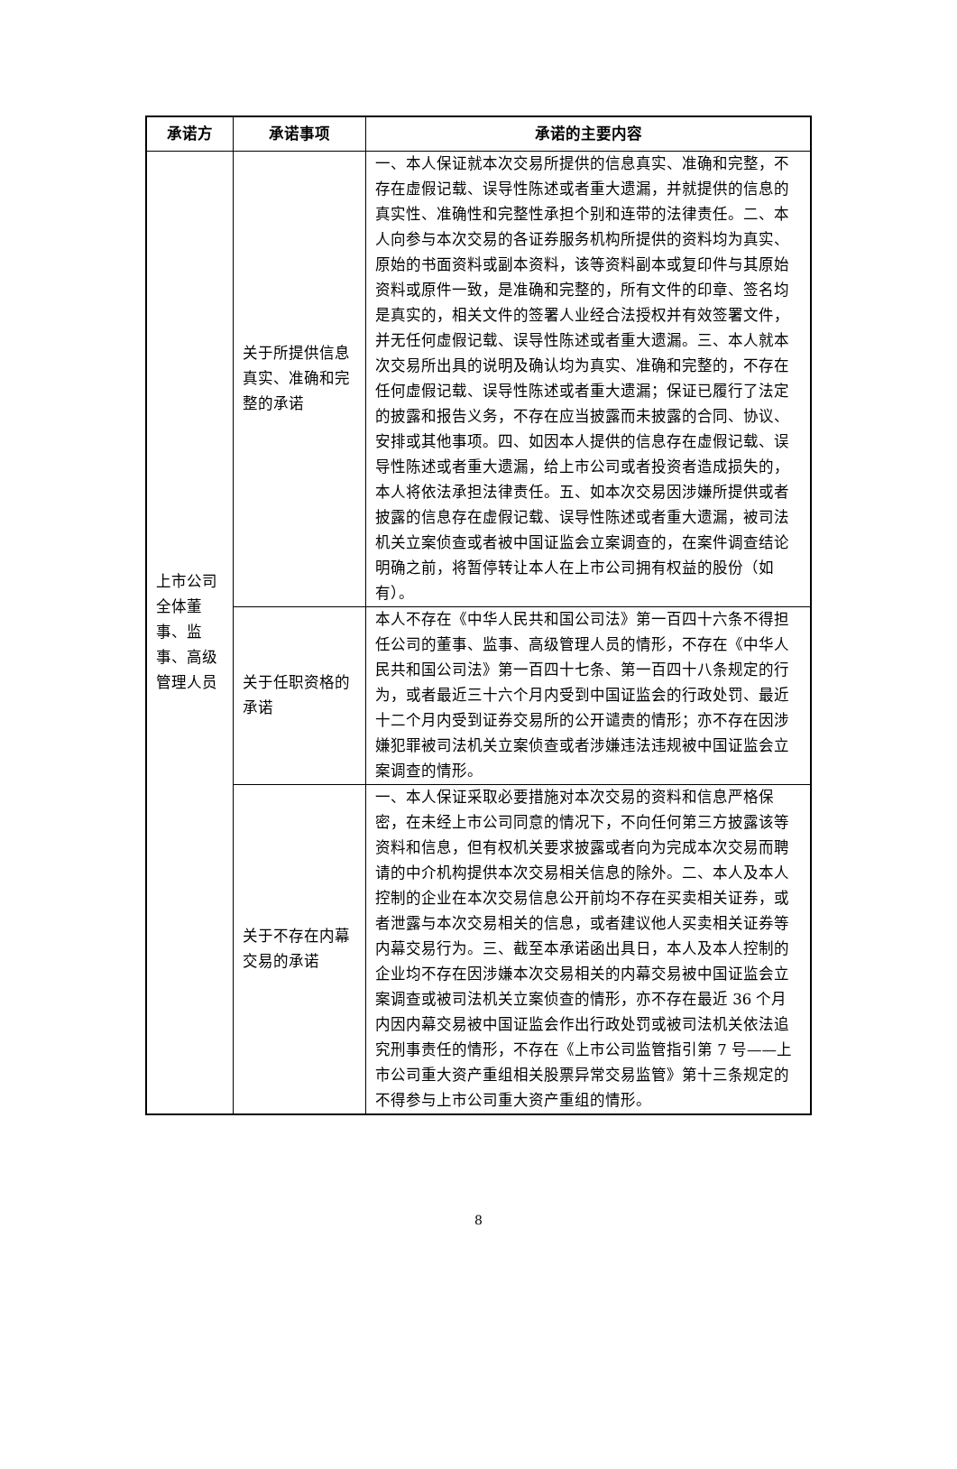| 承诺方 | 承诺事项 | 承诺的主要内容 |
| --- | --- | --- |
| 上市公司全体董事、监事、高级管理人员 | 关于所提供信息真实、准确和完整的承诺 | 一、本人保证就本次交易所提供的信息真实、准确和完整，不存在虚假记载、误导性陈述或者重大遗漏，并就提供的信息的真实性、准确性和完整性承担个别和连带的法律责任。二、本人向参与本次交易的各证券服务机构所提供的资料均为真实、原始的书面资料或副本资料，该等资料副本或复印件与其原始资料或原件一致，是准确和完整的，所有文件的印章、签名均是真实的，相关文件的签署人业经合法授权并有效签署文件，并无任何虚假记载、误导性陈述或者重大遗漏。三、本人就本次交易所出具的说明及确认均为真实、准确和完整的，不存在任何虚假记载、误导性陈述或者重大遗漏；保证已履行了法定的披露和报告义务，不存在应当披露而未披露的合同、协议、安排或其他事项。四、如因本人提供的信息存在虚假记载、误导性陈述或者重大遗漏，给上市公司或者投资者造成损失的，本人将依法承担法律责任。五、如本次交易因涉嫌所提供或者披露的信息存在虚假记载、误导性陈述或者重大遗漏，被司法机关立案侦查或者被中国证监会立案调查的，在案件调查结论明确之前，将暂停转让本人在上市公司拥有权益的股份（如有）。 |
| | 关于任职资格的承诺 | 本人不存在《中华人民共和国公司法》第一百四十六条不得担任公司的董事、监事、高级管理人员的情形，不存在《中华人民共和国公司法》第一百四十七条、第一百四十八条规定的行为，或者最近三十六个月内受到中国证监会的行政处罚、最近十二个月内受到证券交易所的公开谴责的情形；亦不存在因涉嫌犯罪被司法机关立案侦查或者涉嫌违法违规被中国证监会立案调查的情形。 |
| | 关于不存在内幕交易的承诺 | 一、本人保证采取必要措施对本次交易的资料和信息严格保密，在未经上市公司同意的情况下，不向任何第三方披露该等资料和信息，但有权机关要求披露或者向为完成本次交易而聘请的中介机构提供本次交易相关信息的除外。二、本人及本人控制的企业在本次交易信息公开前均不存在买卖相关证券，或者泄露与本次交易相关的信息，或者建议他人买卖相关证券等内幕交易行为。三、截至本承诺函出具日，本人及本人控制的企业均不存在因涉嫌本次交易相关的内幕交易被中国证监会立案调查或被司法机关立案侦查的情形，亦不存在最近 36 个月内因内幕交易被中国证监会作出行政处罚或被司法机关依法追究刑事责任的情形，不存在《上市公司监管指引第 7 号——上市公司重大资产重组相关股票异常交易监管》第十三条规定的不得参与上市公司重大资产重组的情形。 |
8